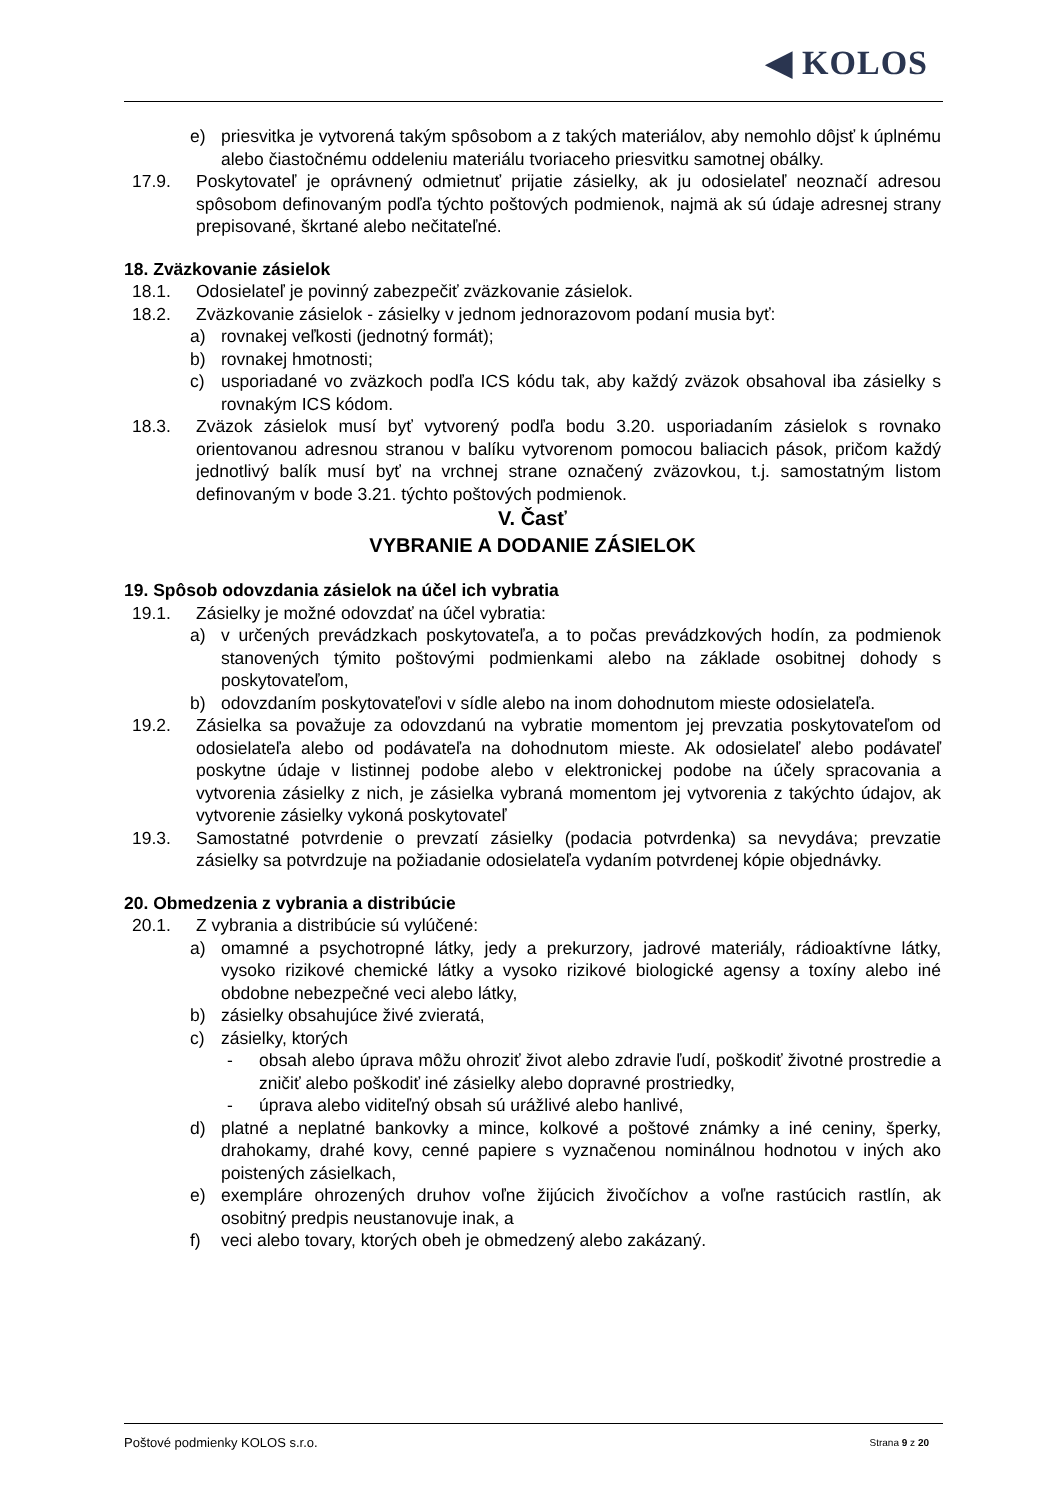◀ KOLOS
e) priesvitka je vytvorená takým spôsobom a z takých materiálov, aby nemohlo dôjsť k úplnému alebo čiastočnému oddeleniu materiálu tvoriaceho priesvitku samotnej obálky.
17.9. Poskytovateľ je oprávnený odmietnuť prijatie zásielky, ak ju odosielateľ neoznačí adresou spôsobom definovaným podľa týchto poštových podmienok, najmä ak sú údaje adresnej strany prepisované, škrtané alebo nečitateľné.
18. Zväzkovanie zásielok
18.1. Odosielateľ je povinný zabezpečiť zväzkovanie zásielok.
18.2. Zväzkovanie zásielok - zásielky v jednom jednorazovom podaní musia byť:
a) rovnakej veľkosti (jednotný formát);
b) rovnakej hmotnosti;
c) usporiadané vo zväzkoch podľa ICS kódu tak, aby každý zväzok obsahoval iba zásielky s rovnakým ICS kódom.
18.3. Zväzok zásielok musí byť vytvorený podľa bodu 3.20. usporiadaním zásielok s rovnako orientovanou adresnou stranou v balíku vytvorenom pomocou baliacich pások, pričom každý jednotlivý balík musí byť na vrchnej strane označený zväzovkou, t.j. samostatným listom definovaným v bode 3.21. týchto poštových podmienok.
V. Časť
VYBRANIE A DODANIE ZÁSIELOK
19. Spôsob odovzdania zásielok na účel ich vybratia
19.1. Zásielky je možné odovzdať na účel vybratia:
a) v určených prevádzkach poskytovateľa, a to počas prevádzkových hodín, za podmienok stanovených týmito poštovými podmienkami alebo na základe osobitnej dohody s poskytovateľom,
b) odovzdaním poskytovateľovi v sídle alebo na inom dohodnutom mieste odosielateľa.
19.2. Zásielka sa považuje za odovzdanú na vybratie momentom jej prevzatia poskytovateľom od odosielateľa alebo od podávateľa na dohodnutom mieste. Ak odosielateľ alebo podávateľ poskytne údaje v listinnej podobe alebo v elektronickej podobe na účely spracovania a vytvorenia zásielky z nich, je zásielka vybraná momentom jej vytvorenia z takýchto údajov, ak vytvorenie zásielky vykoná poskytovateľ
19.3. Samostatné potvrdenie o prevzatí zásielky (podacia potvrdenka) sa nevydáva; prevzatie zásielky sa potvrdzuje na požiadanie odosielateľa vydaním potvrdenej kópie objednávky.
20. Obmedzenia z vybrania a distribúcie
20.1. Z vybrania a distribúcie sú vylúčené:
a) omamné a psychotropné látky, jedy a prekurzory, jadrové materiály, rádioaktívne látky, vysoko rizikové chemické látky a vysoko rizikové biologické agensy a toxíny alebo iné obdobne nebezpečné veci alebo látky,
b) zásielky obsahujúce živé zvieratá,
c) zásielky, ktorých
- obsah alebo úprava môžu ohroziť život alebo zdravie ľudí, poškodiť životné prostredie a zničiť alebo poškodiť iné zásielky alebo dopravné prostriedky,
- úprava alebo viditeľný obsah sú urážlivé alebo hanlivé,
d) platné a neplatné bankovky a mince, kolkové a poštové známky a iné ceniny, šperky, drahokamy, drahé kovy, cenné papiere s vyznačenou nominálnou hodnotou v iných ako poistených zásielkach,
e) exempláre ohrozených druhov voľne žijúcich živočíchov a voľne rastúcich rastlín, ak osobitný predpis neustanovuje inak, a
f) veci alebo tovary, ktorých obeh je obmedzený alebo zakázaný.
Poštové podmienky KOLOS s.r.o. Strana 9 z 20